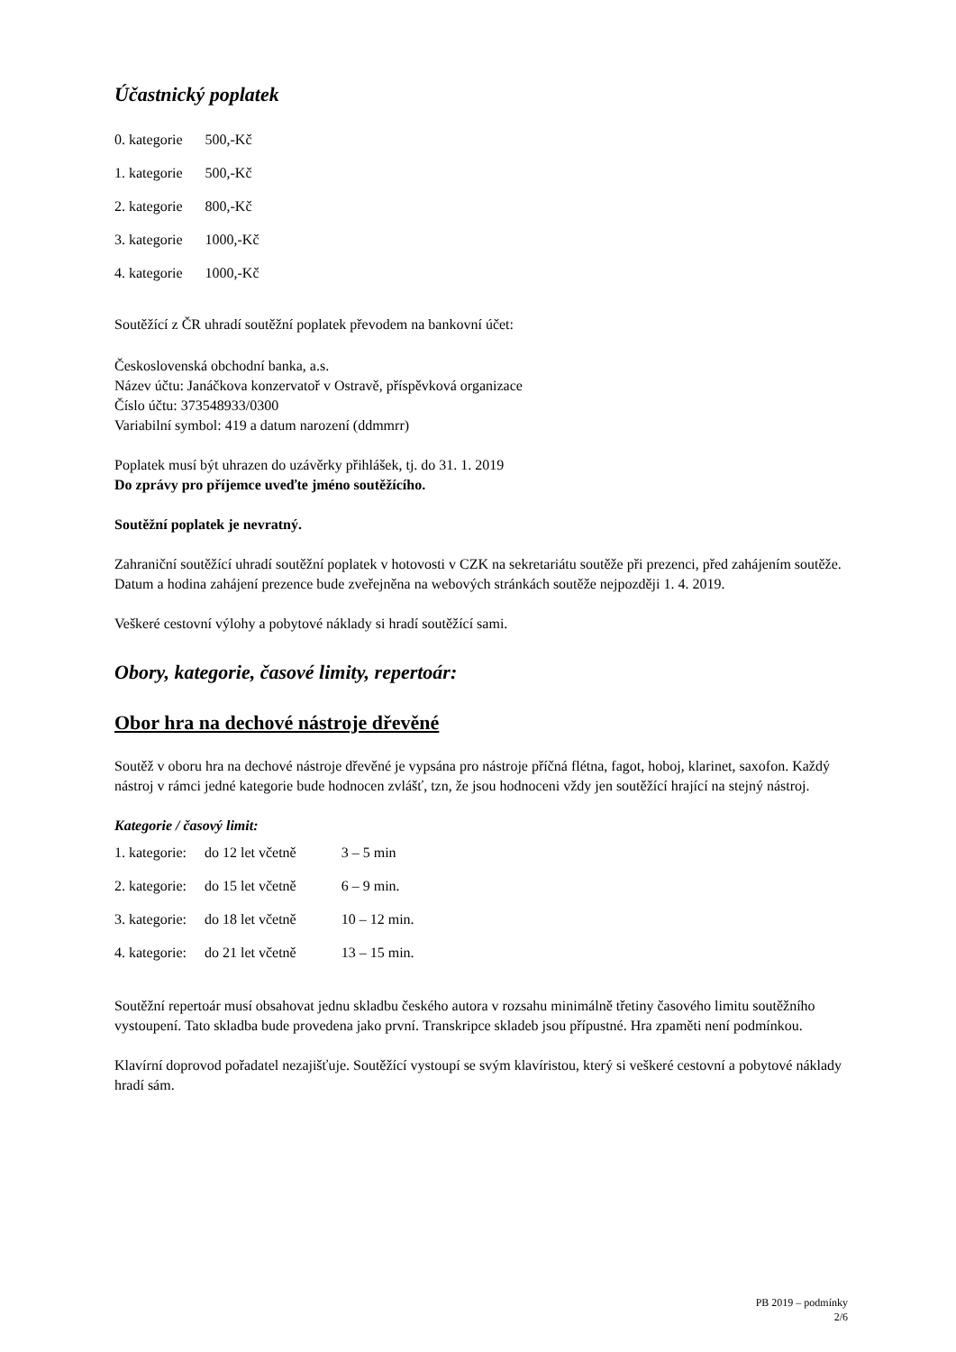Účastnický poplatek
| 0. kategorie | 500,-Kč |
| 1. kategorie | 500,-Kč |
| 2. kategorie | 800,-Kč |
| 3. kategorie | 1000,-Kč |
| 4. kategorie | 1000,-Kč |
Soutěžící z ČR uhradí soutěžní poplatek převodem na bankovní účet:
Československá obchodní banka, a.s.
Název účtu: Janáčkova konzervatoř v Ostravě, příspěvková organizace
Číslo účtu: 373548933/0300
Variabilní symbol: 419 a datum narození (ddmmrr)
Poplatek musí být uhrazen do uzávěrky přihlášek, tj. do 31. 1. 2019
Do zprávy pro příjemce uveďte jméno soutěžícího.
Soutěžní poplatek je nevratný.
Zahraniční soutěžící uhradí soutěžní poplatek v hotovosti v CZK na sekretariátu soutěže při prezenci, před zahájením soutěže. Datum a hodina zahájení prezence bude zveřejněna na webových stránkách soutěže nejpozději 1. 4. 2019.
Veškeré cestovní výlohy a pobytové náklady si hradí soutěžící sami.
Obory, kategorie, časové limity, repertoár:
Obor hra na dechové nástroje dřevěné
Soutěž v oboru hra na dechové nástroje dřevěné je vypsána pro nástroje příčná flétna, fagot, hoboj, klarinet, saxofon. Každý nástroj v rámci jedné kategorie bude hodnocen zvlášť, tzn, že jsou hodnoceni vždy jen soutěžící hrající na stejný nástroj.
Kategorie / časový limit:
| 1. kategorie: | do 12 let včetně | 3 – 5 min |
| 2. kategorie: | do 15 let včetně | 6 – 9 min. |
| 3. kategorie: | do 18 let včetně | 10 – 12 min. |
| 4. kategorie: | do 21 let včetně | 13 – 15 min. |
Soutěžní repertoár musí obsahovat jednu skladbu českého autora v rozsahu minimálně třetiny časového limitu soutěžního vystoupení. Tato skladba bude provedena jako první. Transkripce skladeb jsou přípustné. Hra zpaměti není podmínkou.
Klavírní doprovod pořadatel nezajišťuje. Soutěžící vystoupí se svým klavíristou, který si veškeré cestovní a pobytové náklady hradí sám.
PB 2019 – podmínky
2/6